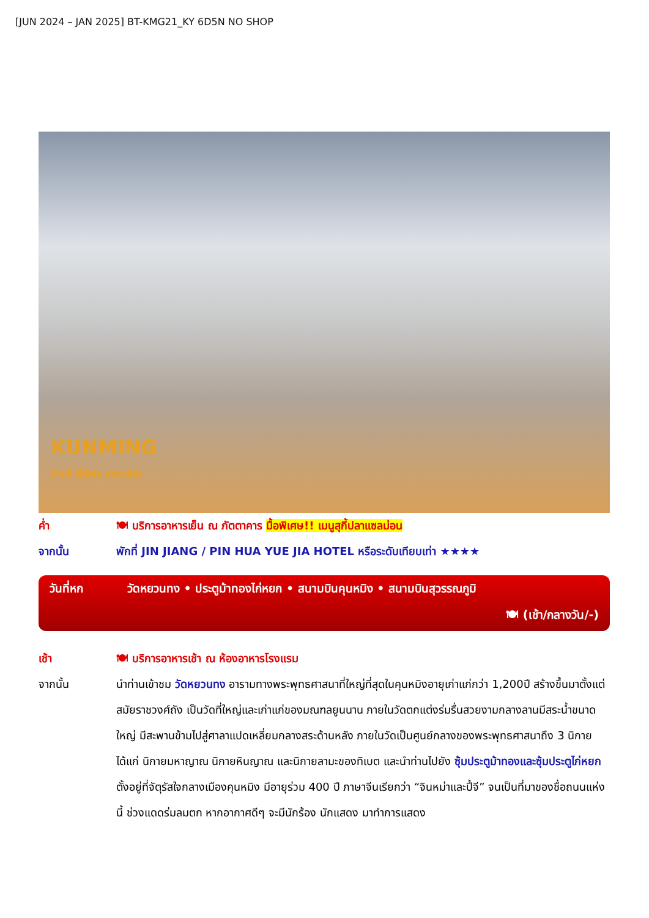[JUN 2024 – JAN 2025] BT-KMG21_KY 6D5N NO SHOP
KUNMING
ต้าหลี่ ลี่เจียง แชงกรีล่า
ค่ำ 🍽 บริการอาหารเย็น ณ ภัตตาคาร มื้อพิเศษ!! เมนูสุกี้ปลาแซลม่อน
จากนั้น พักที่ JIN JIANG / PIN HUA YUE JIA HOTEL หรือระดับเทียบเท่า ★★★★
วันที่หก วัดหยวนทง • ประตูม้าทองไก่หยก • สนามบินคุนหมิง • สนามบินสุวรรณภูมิ
🍽 (เช้า/กลางวัน/-)
เช้า 🍽 บริการอาหารเช้า ณ ห้องอาหารโรงแรม
จากนั้น
นำท่านเข้าชม วัดหยวนทง อารามทางพระพุทธศาสนาที่ใหญ่ที่สุดในคุนหมิงอายุเก่าแก่กว่า 1,200ปี สร้างขึ้นมาตั้งแต่สมัยราชวงศ์ถัง เป็นวัดที่ใหญ่และเก่าแก่ของมณฑลยูนนาน ภายในวัดตกแต่งร่มรื่นสวยงามกลางลานมีสระน้ำขนาดใหญ่ มีสะพานข้ามไปสู่ศาลาแปดเหลี่ยมกลางสระด้านหลัง ภายในวัดเป็นศูนย์กลางของพระพุทธศาสนาถึง 3 นิกาย ได้แก่ นิกายมหาญาณ นิกายหินญาณ และนิกายลามะของทิเบต และนำท่านไปยัง ซุ้มประตูม้าทองและซุ้มประตูไก่หยก ตั้งอยู่ที่จัตุรัสใจกลางเมืองคุนหมิง มีอายุร่วม 400 ปี ภาษาจีนเรียกว่า “จินหม่าและปี้จี” จนเป็นที่มาของชื่อถนนแห่งนี้ ช่วงแดดร่มลมตก หากอากาศดีๆ จะมีนักร้อง นักแสดง มาทำการแสดง